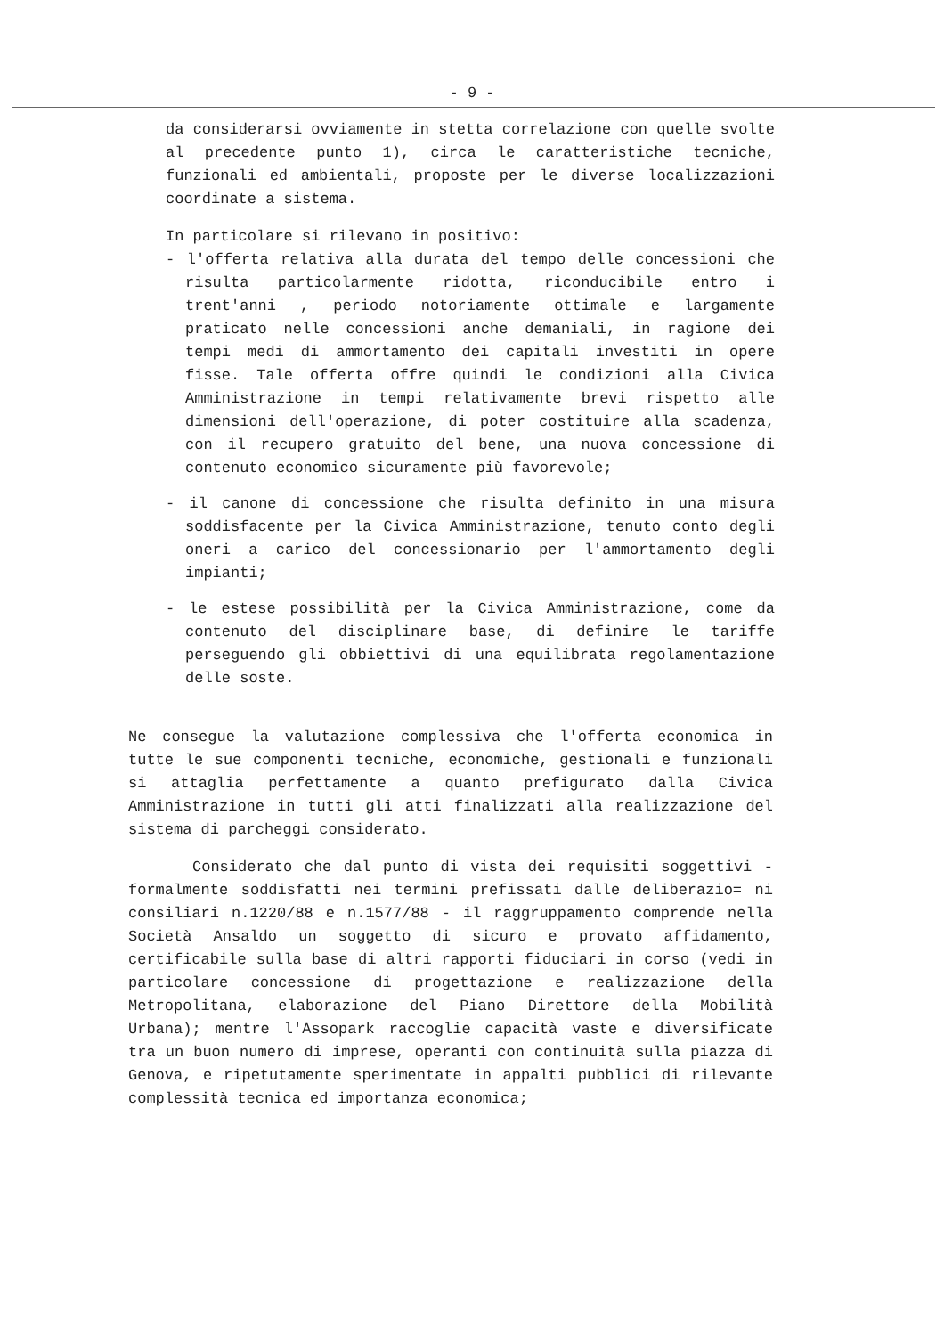- 9 -
da considerarsi ovviamente in stetta correlazione con quelle svolte al precedente punto 1), circa le caratteristiche tecniche, funzionali ed ambientali, proposte per le diverse localizzazioni coordinate a sistema.
In particolare si rilevano in positivo:
- l'offerta relativa alla durata del tempo delle concessioni che risulta particolarmente ridotta, riconducibile entro i trent'anni , periodo notoriamente ottimale e largamente praticato nelle concessioni anche demaniali, in ragione dei tempi medi di ammortamento dei capitali investiti in opere fisse. Tale offerta offre quindi le condizioni alla Civica Amministrazione in tempi relativamente brevi rispetto alle dimensioni dell'operazione, di poter costituire alla scadenza, con il recupero gratuito del bene, una nuova concessione di contenuto economico sicuramente più favorevole;
- il canone di concessione che risulta definito in una misura soddisfacente per la Civica Amministrazione, tenuto conto degli oneri a carico del concessionario per l'ammortamento degli impianti;
- le estese possibilità per la Civica Amministrazione, come da contenuto del disciplinare base, di definire le tariffe perseguendo gli obbiettivi di una equilibrata regolamentazione delle soste.
Ne consegue la valutazione complessiva che l'offerta economica in tutte le sue componenti tecniche, economiche, gestionali e funzionali si attaglia perfettamente a quanto prefigurato dalla Civica Amministrazione in tutti gli atti finalizzati alla realizzazione del sistema di parcheggi considerato.
Considerato che dal punto di vista dei requisiti soggettivi - formalmente soddisfatti nei termini prefissati dalle deliberazio= ni consiliari n.1220/88 e n.1577/88 - il raggruppamento comprende nella Società Ansaldo un soggetto di sicuro e provato affidamento, certificabile sulla base di altri rapporti fiduciari in corso (vedi in particolare concessione di progettazione e realizzazione della Metropolitana, elaborazione del Piano Direttore della Mobilità Urbana); mentre l'Assopark raccoglie capacità vaste e diversificate tra un buon numero di imprese, operanti con continuità sulla piazza di Genova, e ripetutamente sperimentate in appalti pubblici di rilevante complessità tecnica ed importanza economica;